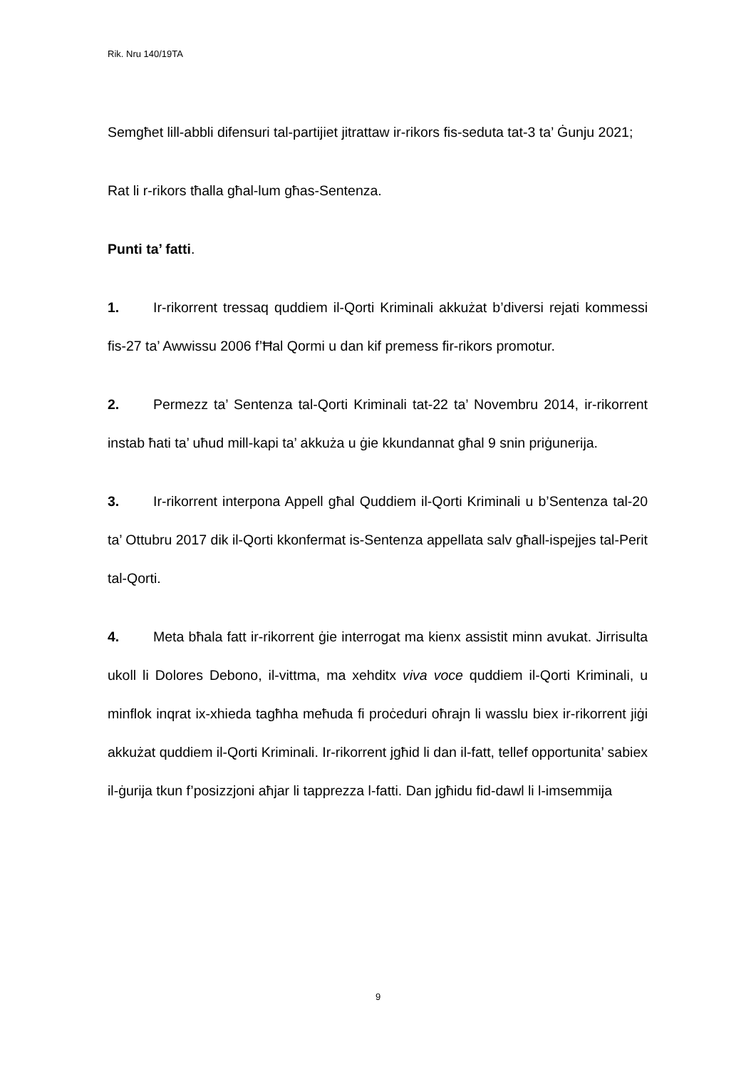Rik. Nru 140/19TA
Semgħet lill-abbli difensuri tal-partijiet jitrattaw ir-rikors fis-seduta tat-3 ta’ Ġunju 2021;
Rat li r-rikors tħalla għal-lum għas-Sentenza.
Punti ta’ fatti.
1. Ir-rikorrent tressaq quddiem il-Qorti Kriminali akkużat b’diversi rejati kommessi fis-27 ta’ Awwissu 2006 f’Ħal Qormi u dan kif premess fir-rikors promotur.
2. Permezz ta’ Sentenza tal-Qorti Kriminali tat-22 ta’ Novembru 2014, ir-rikorrent instab ħati ta’ uħud mill-kapi ta’ akkuża u ġie kkundannat għal 9 snin priġunerija.
3. Ir-rikorrent interpona Appell għal Quddiem il-Qorti Kriminali u b’Sentenza tal-20 ta’ Ottubru 2017 dik il-Qorti kkonfermat is-Sentenza appellata salv għall-ispejjes tal-Perit tal-Qorti.
4. Meta bħala fatt ir-rikorrent ġie interrogat ma kienx assistit minn avukat. Jirrisulta ukoll li Dolores Debono, il-vittma, ma xehditx viva voce quddiem il-Qorti Kriminali, u minflok inqrat ix-xhieda tagħha meħuda fi proċeduri oħrajn li wasslu biex ir-rikorrent jiġi akkużat quddiem il-Qorti Kriminali. Ir-rikorrent jgħid li dan il-fatt, tellef opportunita’ sabiex il-ġurija tkun f’posizzjoni aħjar li tapprezza l-fatti. Dan jgħidu fid-dawl li l-imsemmija
9